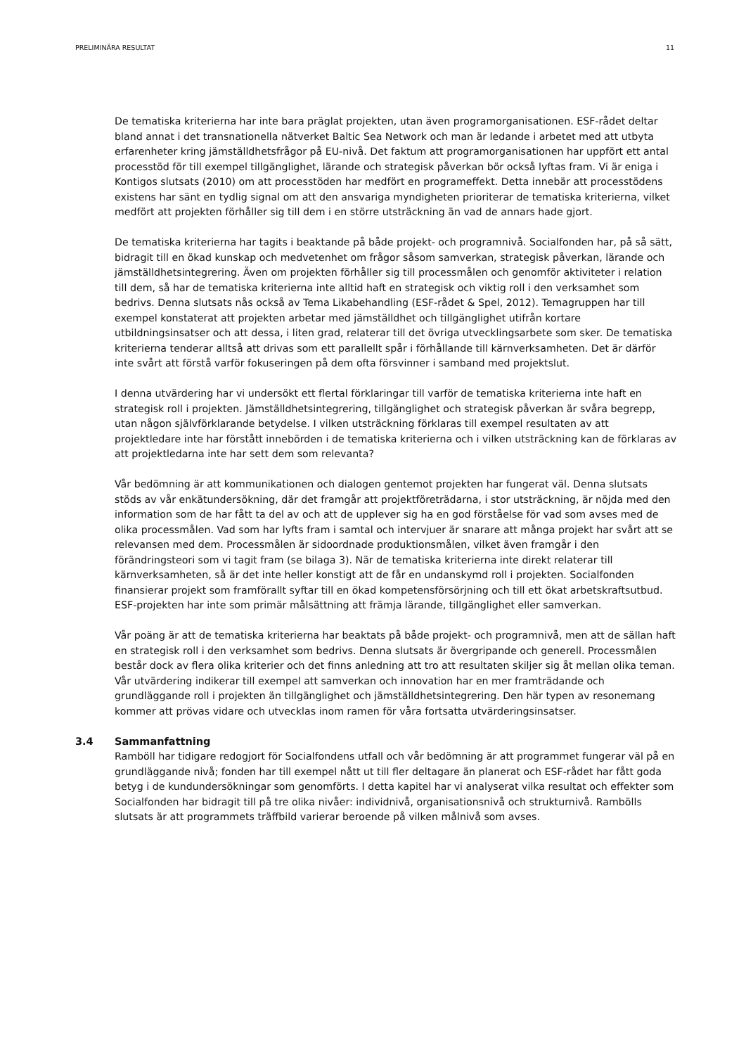PRELIMINÄRA RESULTAT 11
De tematiska kriterierna har inte bara präglat projekten, utan även programorganisationen. ESF-rådet deltar bland annat i det transnationella nätverket Baltic Sea Network och man är ledande i arbetet med att utbyta erfarenheter kring jämställdhetsfrågor på EU-nivå. Det faktum att programorganisationen har uppfört ett antal processtöd för till exempel tillgänglighet, lärande och strategisk påverkan bör också lyftas fram. Vi är eniga i Kontigos slutsats (2010) om att processtöden har medfört en programeffekt. Detta innebär att processtödens existens har sänt en tydlig signal om att den ansvariga myndigheten prioriterar de tematiska kriterierna, vilket medfört att projekten förhåller sig till dem i en större utsträckning än vad de annars hade gjort.
De tematiska kriterierna har tagits i beaktande på både projekt- och programnivå. Socialfonden har, på så sätt, bidragit till en ökad kunskap och medvetenhet om frågor såsom samverkan, strategisk påverkan, lärande och jämställdhetsintegrering. Även om projekten förhåller sig till processmålen och genomför aktiviteter i relation till dem, så har de tematiska kriterierna inte alltid haft en strategisk och viktig roll i den verksamhet som bedrivs. Denna slutsats nås också av Tema Likabehandling (ESF-rådet & Spel, 2012). Temagruppen har till exempel konstaterat att projekten arbetar med jämställdhet och tillgänglighet utifrån kortare utbildningsinsatser och att dessa, i liten grad, relaterar till det övriga utvecklingsarbete som sker. De tematiska kriterierna tenderar alltså att drivas som ett parallellt spår i förhållande till kärnverksamheten. Det är därför inte svårt att förstå varför fokuseringen på dem ofta försvinner i samband med projektslut.
I denna utvärdering har vi undersökt ett flertal förklaringar till varför de tematiska kriterierna inte haft en strategisk roll i projekten. Jämställdhetsintegrering, tillgänglighet och strategisk påverkan är svåra begrepp, utan någon självförklarande betydelse. I vilken utsträckning förklaras till exempel resultaten av att projektledare inte har förstått innebörden i de tematiska kriterierna och i vilken utsträckning kan de förklaras av att projektledarna inte har sett dem som relevanta?
Vår bedömning är att kommunikationen och dialogen gentemot projekten har fungerat väl. Denna slutsats stöds av vår enkätundersökning, där det framgår att projektföreträdarna, i stor utsträckning, är nöjda med den information som de har fått ta del av och att de upplever sig ha en god förståelse för vad som avses med de olika processmålen. Vad som har lyfts fram i samtal och intervjuer är snarare att många projekt har svårt att se relevansen med dem. Processmålen är sidoordnade produktionsmålen, vilket även framgår i den förändringsteori som vi tagit fram (se bilaga 3). När de tematiska kriterierna inte direkt relaterar till kärnverksamheten, så är det inte heller konstigt att de får en undanskymd roll i projekten. Socialfonden finansierar projekt som framförallt syftar till en ökad kompetensförsörjning och till ett ökat arbetskraftsutbud. ESF-projekten har inte som primär målsättning att främja lärande, tillgänglighet eller samverkan.
Vår poäng är att de tematiska kriterierna har beaktats på både projekt- och programnivå, men att de sällan haft en strategisk roll i den verksamhet som bedrivs. Denna slutsats är övergripande och generell. Processmålen består dock av flera olika kriterier och det finns anledning att tro att resultaten skiljer sig åt mellan olika teman. Vår utvärdering indikerar till exempel att samverkan och innovation har en mer framträdande och grundläggande roll i projekten än tillgänglighet och jämställdhetsintegrering. Den här typen av resonemang kommer att prövas vidare och utvecklas inom ramen för våra fortsatta utvärderingsinsatser.
3.4 Sammanfattning
Ramböll har tidigare redogjort för Socialfondens utfall och vår bedömning är att programmet fungerar väl på en grundläggande nivå; fonden har till exempel nått ut till fler deltagare än planerat och ESF-rådet har fått goda betyg i de kundundersökningar som genomförts. I detta kapitel har vi analyserat vilka resultat och effekter som Socialfonden har bidragit till på tre olika nivåer: individnivå, organisationsnivå och strukturnivå. Rambölls slutsats är att programmets träffbild varierar beroende på vilken målnivå som avses.